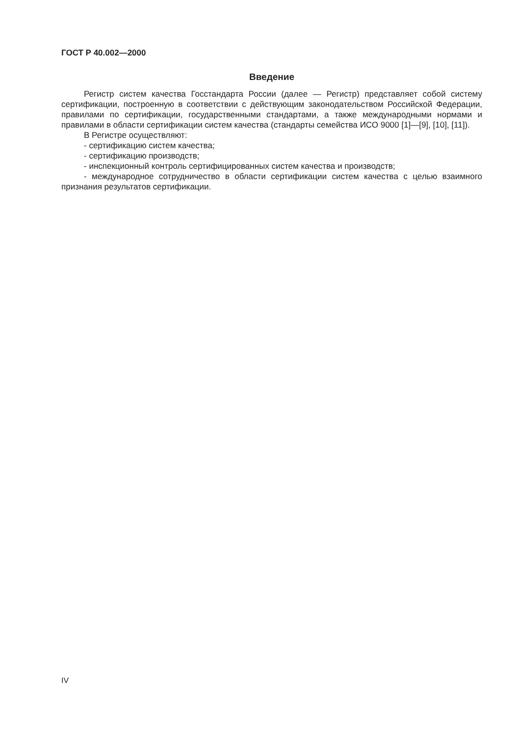ГОСТ Р 40.002—2000
Введение
Регистр систем качества Госстандарта России (далее — Регистр) представляет собой систему сертификации, построенную в соответствии с действующим законодательством Российской Федерации, правилами по сертификации, государственными стандартами, а также международными нормами и правилами в области сертификации систем качества (стандарты семейства ИСО 9000 [1]—[9], [10], [11]).
В Регистре осуществляют:
- сертификацию систем качества;
- сертификацию производств;
- инспекционный контроль сертифицированных систем качества и производств;
- международное сотрудничество в области сертификации систем качества с целью взаимного признания результатов сертификации.
IV